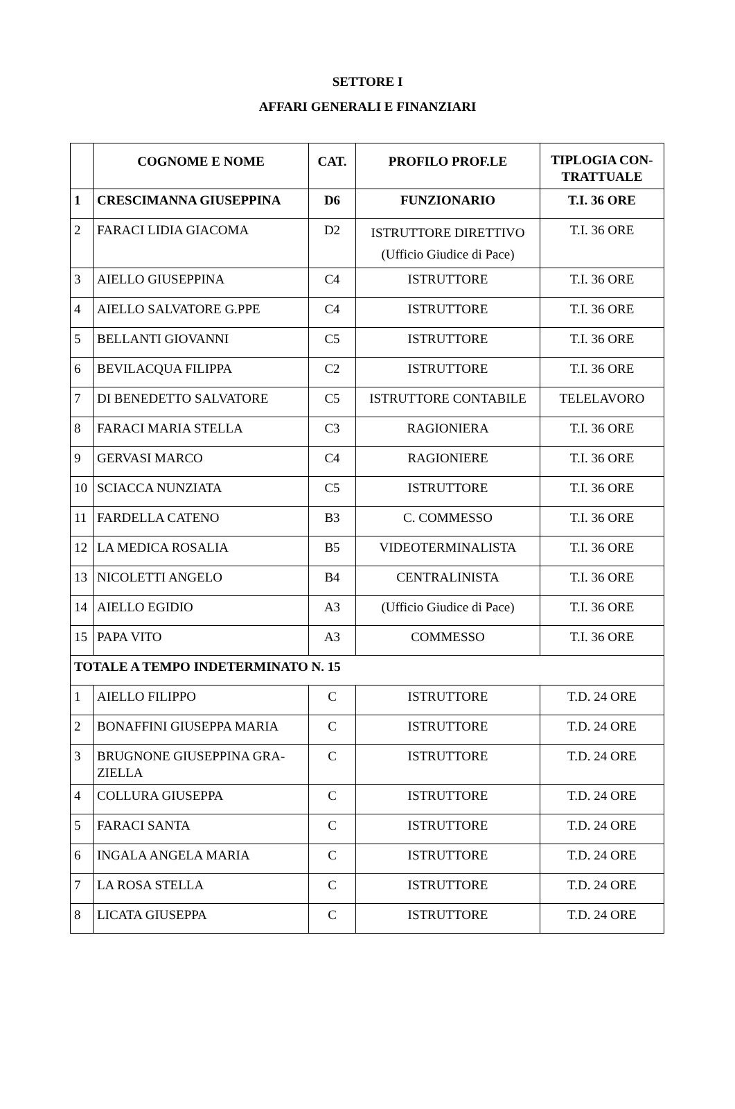SETTORE I
AFFARI GENERALI E FINANZIARI
| | COGNOME E NOME | CAT. | PROFILO PROF.LE | TIPLOGIA CON- TRATTUALE |
| --- | --- | --- | --- | --- |
| 1 | CRESCIMANNA GIUSEPPINA | D6 | FUNZIONARIO | T.I. 36 ORE |
| 2 | FARACI LIDIA GIACOMA | D2 | ISTRUTTORE DIRETTIVO (Ufficio Giudice di Pace) | T.I. 36 ORE |
| 3 | AIELLO GIUSEPPINA | C4 | ISTRUTTORE | T.I. 36 ORE |
| 4 | AIELLO SALVATORE G.PPE | C4 | ISTRUTTORE | T.I. 36 ORE |
| 5 | BELLANTI GIOVANNI | C5 | ISTRUTTORE | T.I. 36 ORE |
| 6 | BEVILACQUA FILIPPA | C2 | ISTRUTTORE | T.I. 36 ORE |
| 7 | DI BENEDETTO SALVATORE | C5 | ISTRUTTORE CONTABILE | TELELAVORO |
| 8 | FARACI MARIA STELLA | C3 | RAGIONIERA | T.I. 36 ORE |
| 9 | GERVASI MARCO | C4 | RAGIONIERE | T.I. 36 ORE |
| 10 | SCIACCA NUNZIATA | C5 | ISTRUTTORE | T.I. 36 ORE |
| 11 | FARDELLA CATENO | B3 | C. COMMESSO | T.I. 36 ORE |
| 12 | LA MEDICA ROSALIA | B5 | VIDEOTERMINALISTA | T.I. 36 ORE |
| 13 | NICOLETTI ANGELO | B4 | CENTRALINISTA | T.I. 36 ORE |
| 14 | AIELLO EGIDIO | A3 | (Ufficio Giudice di Pace) | T.I. 36 ORE |
| 15 | PAPA VITO | A3 | COMMESSO | T.I. 36 ORE |
| TOTALE A TEMPO INDETERMINATO N. 15 | | | | |
| 1 | AIELLO FILIPPO | C | ISTRUTTORE | T.D. 24 ORE |
| 2 | BONAFFINI GIUSEPPA MARIA | C | ISTRUTTORE | T.D. 24 ORE |
| 3 | BRUGNONE GIUSEPPINA GRA- ZIELLA | C | ISTRUTTORE | T.D. 24 ORE |
| 4 | COLLURA GIUSEPPA | C | ISTRUTTORE | T.D. 24 ORE |
| 5 | FARACI SANTA | C | ISTRUTTORE | T.D. 24 ORE |
| 6 | INGALA ANGELA MARIA | C | ISTRUTTORE | T.D. 24 ORE |
| 7 | LA ROSA STELLA | C | ISTRUTTORE | T.D. 24 ORE |
| 8 | LICATA GIUSEPPA | C | ISTRUTTORE | T.D. 24 ORE |